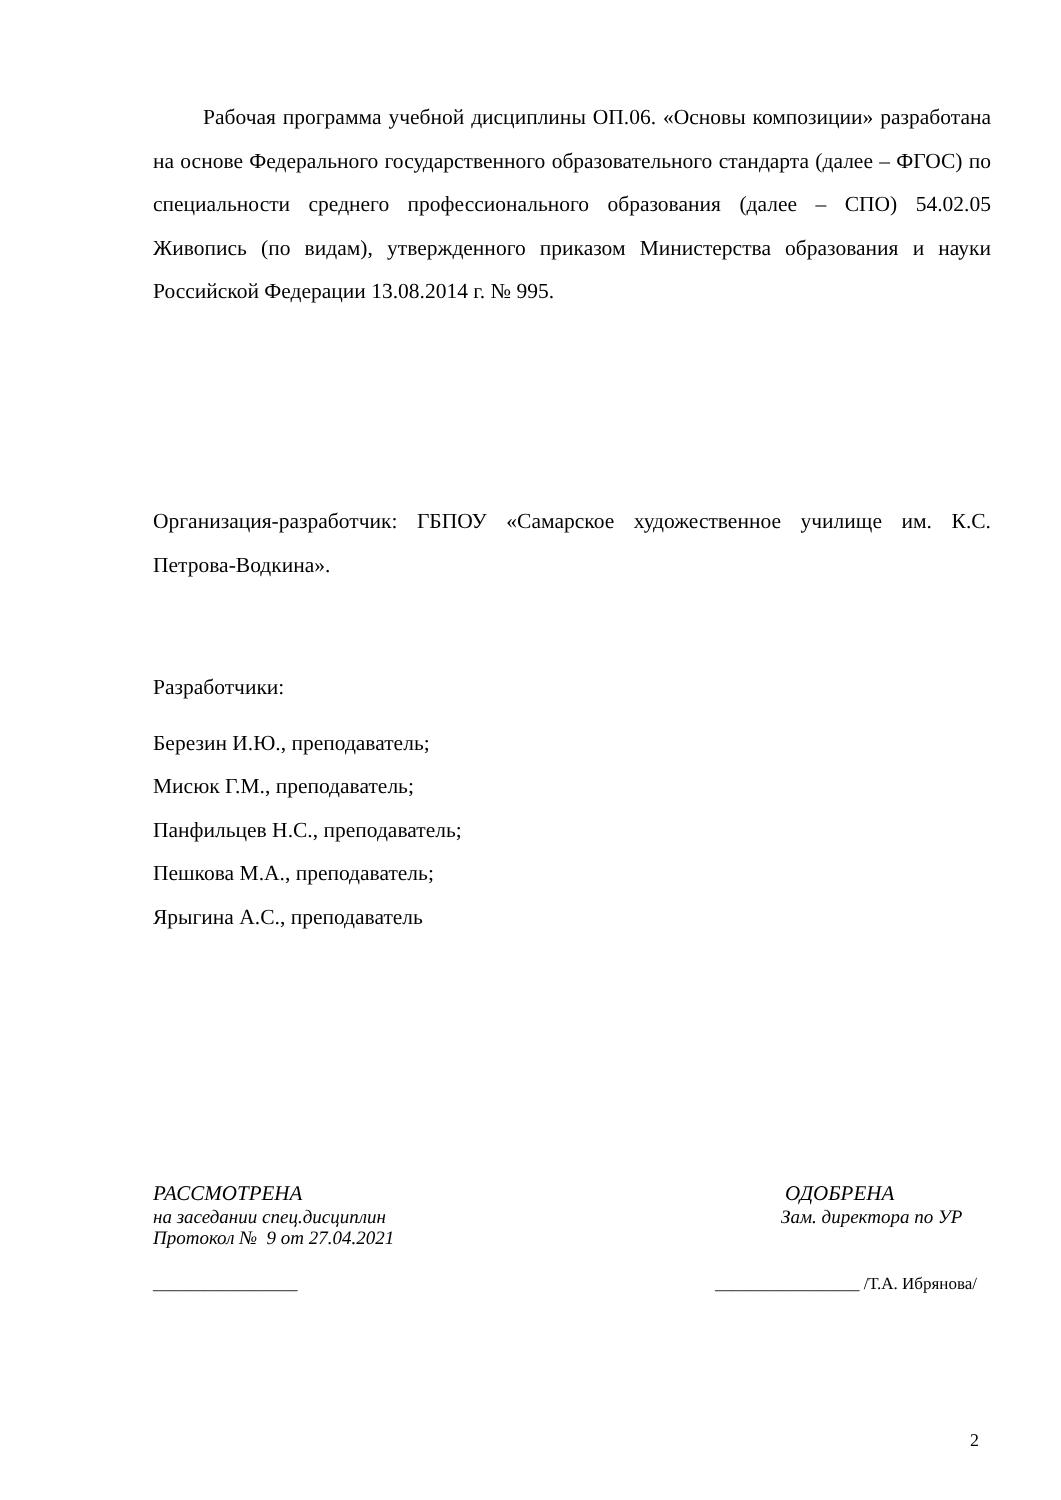Рабочая программа учебной дисциплины ОП.06. «Основы композиции» разработана на основе Федерального государственного образовательного стандарта (далее – ФГОС) по специальности среднего профессионального образования (далее – СПО) 54.02.05 Живопись (по видам), утвержденного приказом Министерства образования и науки Российской Федерации 13.08.2014 г. № 995.
Организация-разработчик: ГБПОУ «Самарское художественное училище им. К.С. Петрова-Водкина».
Разработчики:
Березин И.Ю., преподаватель;
Мисюк Г.М., преподаватель;
Панфильцев Н.С., преподаватель;
Пешкова М.А., преподаватель;
Ярыгина А.С., преподаватель
РАССМОТРЕНА
на заседании спец.дисциплин
Протокол № 9 от 27.04.2021
ОДОБРЕНА
Зам. директора по УР
_________________ _________________ /Т.А. Ибрянова/
2